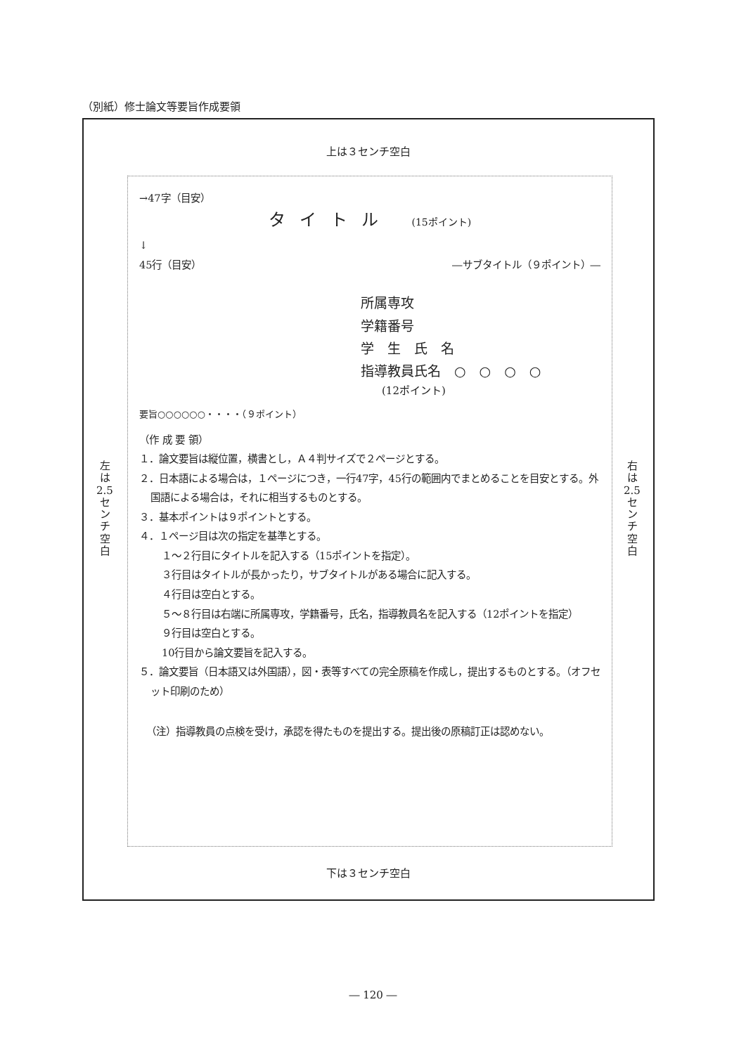（別紙）修士論文等要旨作成要領
上は３センチ空白
左
は
2.5
セ
ン
チ
空
白
右
は
2.5
セ
ン
チ
空
白
→47字（目安）
タイトル (15ポイント)
↓
45行（目安） ―サブタイトル（９ポイント）―
所属専攻
学籍番号
学　生　氏　名
指導教員氏名　○　○　○　○
(12ポイント)
要旨○○○○○○・・・・（９ポイント）
（作 成 要 領）
１．論文要旨は縦位置，横書とし，Ａ４判サイズで２ページとする。
２．日本語による場合は，１ページにつき，一行47字，45行の範囲内でまとめることを目安とする。外国語による場合は，それに相当するものとする。
３．基本ポイントは９ポイントとする。
４．１ページ目は次の指定を基準とする。
１～２行目にタイトルを記入する（15ポイントを指定）。
３行目はタイトルが長かったり，サブタイトルがある場合に記入する。
４行目は空白とする。
５～８行目は右端に所属専攻，学籍番号，氏名，指導教員名を記入する（12ポイントを指定）
９行目は空白とする。
10行目から論文要旨を記入する。
５．論文要旨（日本語又は外国語），図・表等すべての完全原稿を作成し，提出するものとする。（オフセット印刷のため）
（注）指導教員の点検を受け，承認を得たものを提出する。提出後の原稿訂正は認めない。
下は３センチ空白
― 120 ―